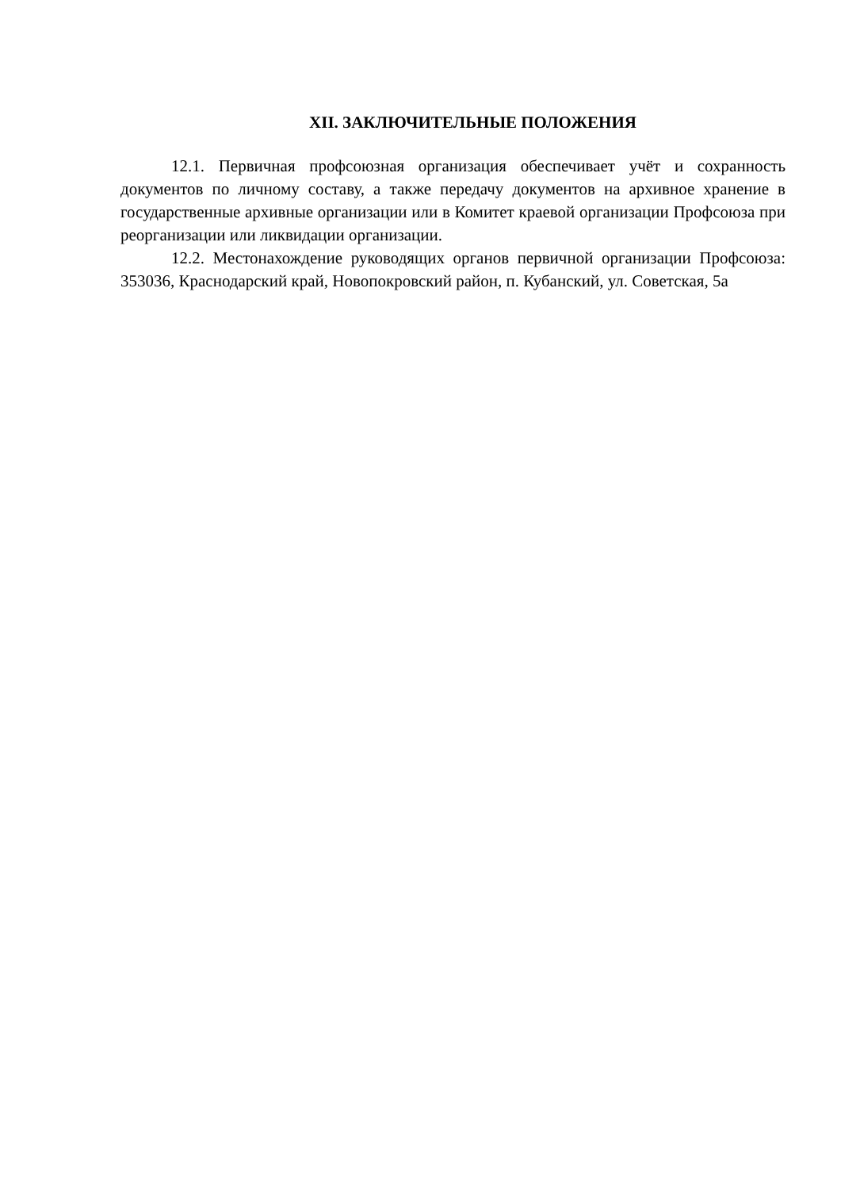XII. ЗАКЛЮЧИТЕЛЬНЫЕ ПОЛОЖЕНИЯ
12.1. Первичная профсоюзная организация обеспечивает учёт и сохранность документов по личному составу, а также передачу документов на архивное хранение в государственные архивные организации или в Комитет краевой организации Профсоюза при реорганизации или ликвидации организации.
12.2. Местонахождение руководящих органов первичной организации Профсоюза: 353036, Краснодарский край, Новопокровский район, п. Кубанский, ул. Советская, 5а